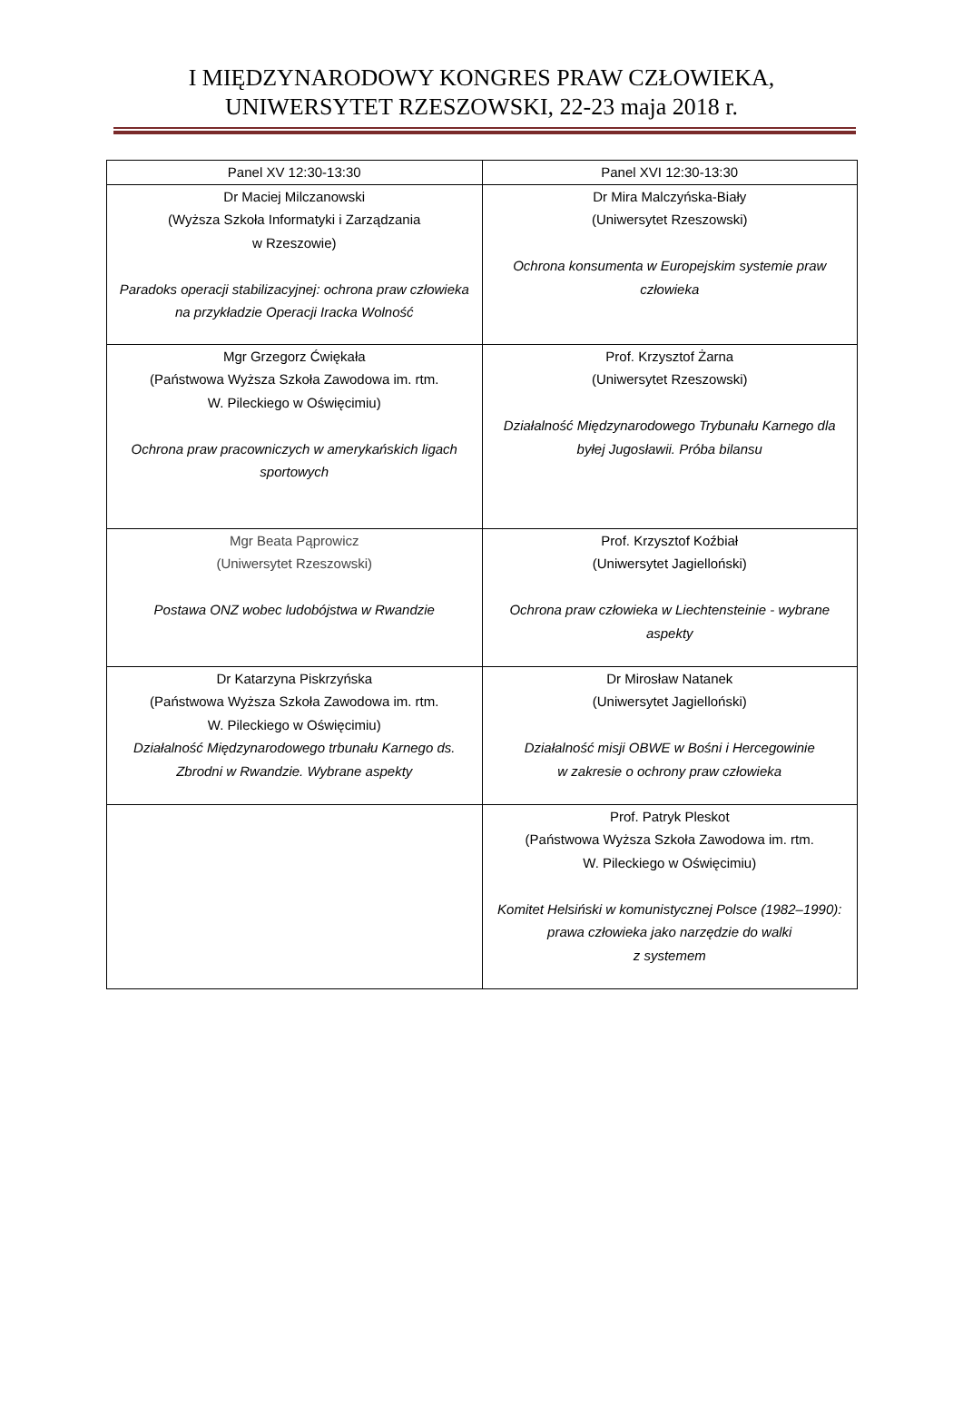I MIĘDZYNARODOWY KONGRES PRAW CZŁOWIEKA,
UNIWERSYTET RZESZOWSKI, 22-23 maja 2018 r.
| Panel XV 12:30-13:30 | Panel XVI 12:30-13:30 |
| --- | --- |
| Dr Maciej Milczanowski (Wyższa Szkoła Informatyki i Zarządzania w Rzeszowie) Paradoks operacji stabilizacyjnej: ochrona praw człowieka na przykładzie Operacji Iracka Wolność | Dr Mira Malczyńska-Biały (Uniwersytet Rzeszowski) Ochrona konsumenta w Europejskim systemie praw człowieka |
| Mgr Grzegorz Ćwiękała (Państwowa Wyższa Szkoła Zawodowa im. rtm. W. Pileckiego w Oświęcimiu) Ochrona praw pracowniczych w amerykańskich ligach sportowych | Prof. Krzysztof Żarna (Uniwersytet Rzeszowski) Działalność Międzynarodowego Trybunału Karnego dla byłej Jugosławii. Próba bilansu |
| Mgr Beata Pąprowicz (Uniwersytet Rzeszowski) Postawa ONZ wobec ludobójstwa w Rwandzie | Prof. Krzysztof Koźbiał (Uniwersytet Jagielloński) Ochrona praw człowieka w Liechtensteinie - wybrane aspekty |
| Dr Katarzyna Piskrzyńska (Państwowa Wyższa Szkoła Zawodowa im. rtm. W. Pileckiego w Oświęcimiu) Działalność Międzynarodowego trbunału Karnego ds. Zbrodni w Rwandzie. Wybrane aspekty | Dr Mirosław Natanek (Uniwersytet Jagielloński) Działalność misji OBWE w Bośni i Hercegowinie w zakresie o ochrony praw człowieka |
| | Prof. Patryk Pleskot (Państwowa Wyższa Szkoła Zawodowa im. rtm. W. Pileckiego w Oświęcimiu) Komitet Helsiński w komunistycznej Polsce (1982–1990): prawa człowieka jako narzędzie do walki z systemem |